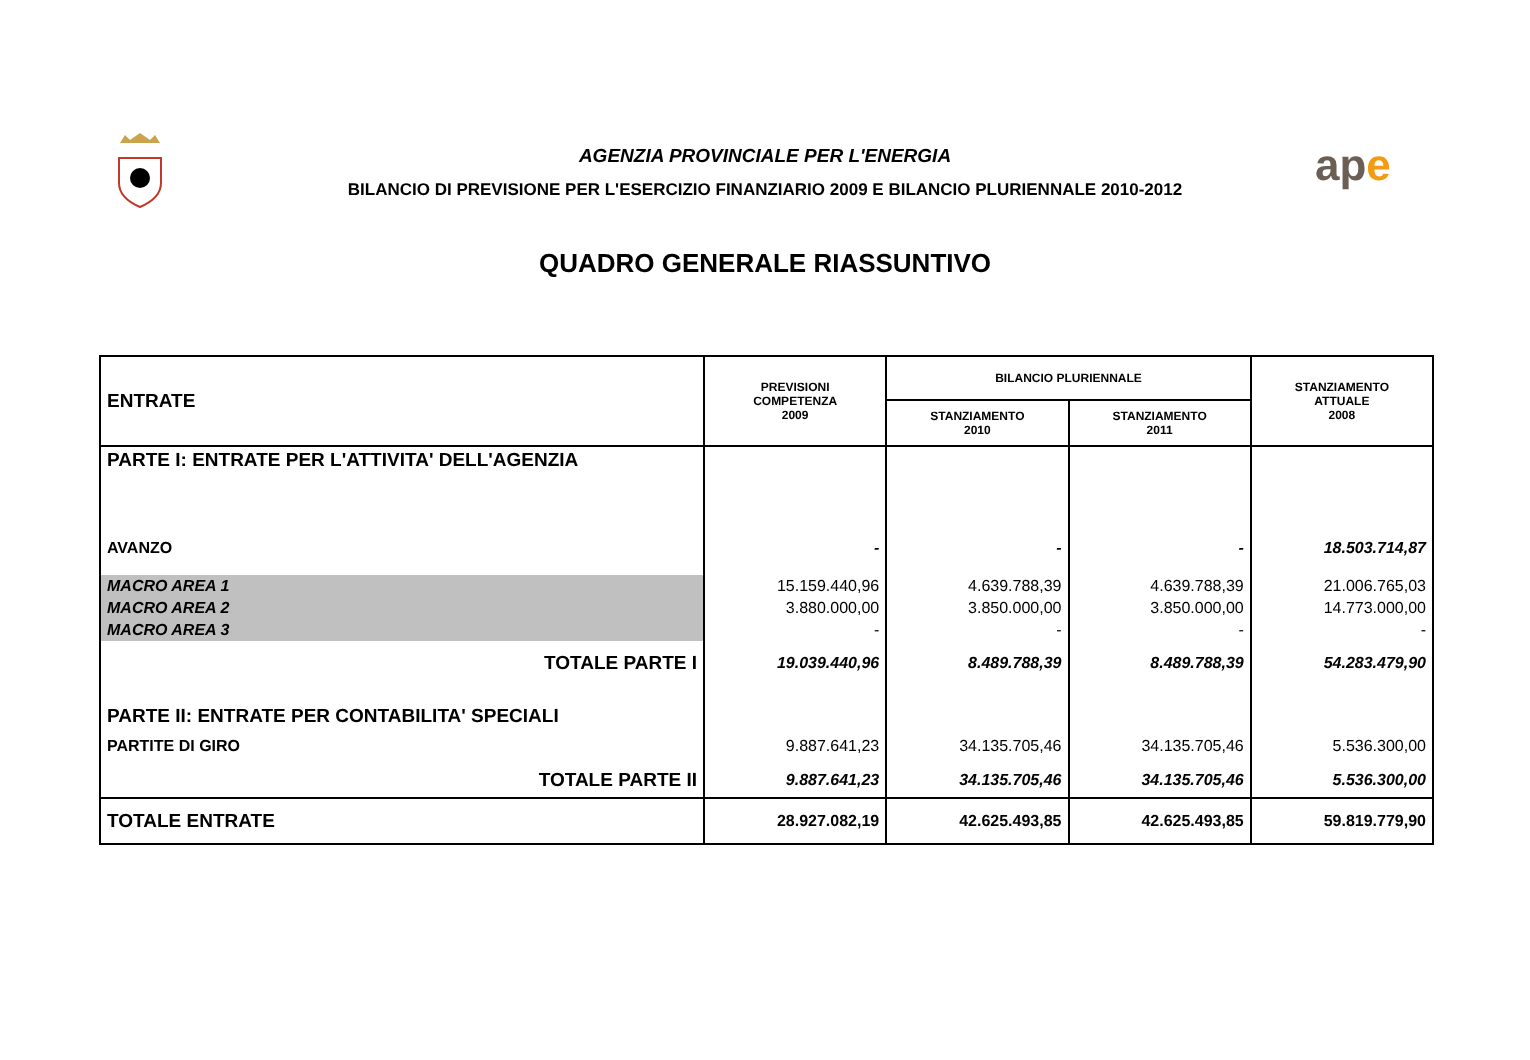AGENZIA PROVINCIALE PER L'ENERGIA
BILANCIO DI PREVISIONE PER L'ESERCIZIO FINANZIARIO 2009 E BILANCIO PLURIENNALE 2010-2012
QUADRO GENERALE RIASSUNTIVO
ape
| ENTRATE | PREVISIONI COMPETENZA 2009 | BILANCIO PLURIENNALE | | STANZIAMENTO ATTUALE 2008 |
| --- | --- | --- | --- | --- |
| | | STANZIAMENTO 2010 | STANZIAMENTO 2011 | |
| PARTE I: ENTRATE PER L'ATTIVITA' DELL'AGENZIA | | | | |
| AVANZO | - | - | - | 18.503.714,87 |
| MACRO AREA 1 | 15.159.440,96 | 4.639.788,39 | 4.639.788,39 | 21.006.765,03 |
| MACRO AREA 2 | 3.880.000,00 | 3.850.000,00 | 3.850.000,00 | 14.773.000,00 |
| MACRO AREA 3 | - | - | - | - |
| TOTALE PARTE I | 19.039.440,96 | 8.489.788,39 | 8.489.788,39 | 54.283.479,90 |
| PARTE II: ENTRATE PER CONTABILITA' SPECIALI | | | | |
| PARTITE DI GIRO | 9.887.641,23 | 34.135.705,46 | 34.135.705,46 | 5.536.300,00 |
| TOTALE PARTE II | 9.887.641,23 | 34.135.705,46 | 34.135.705,46 | 5.536.300,00 |
| TOTALE ENTRATE | 28.927.082,19 | 42.625.493,85 | 42.625.493,85 | 59.819.779,90 |